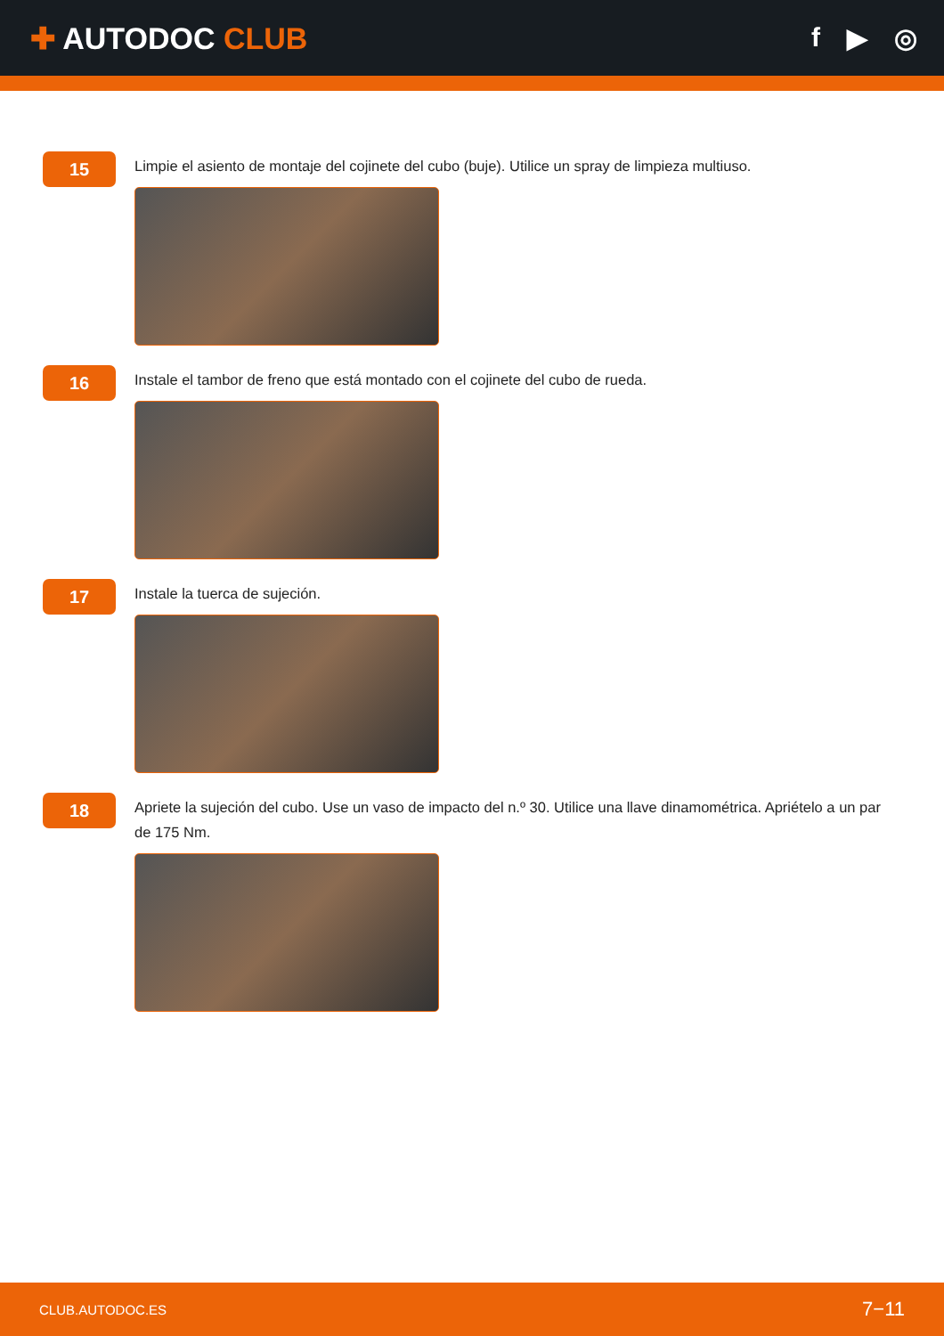✚ AUTODOC CLUB f ▶ ◎
15
Limpie el asiento de montaje del cojinete del cubo (buje). Utilice un spray de limpieza multiuso.
16
Instale el tambor de freno que está montado con el cojinete del cubo de rueda.
17
Instale la tuerca de sujeción.
18
Apriete la sujeción del cubo. Use un vaso de impacto del n.º 30. Utilice una llave dinamométrica. Apriételo a un par de 175 Nm.
CLUB.AUTODOC.ES 7−11